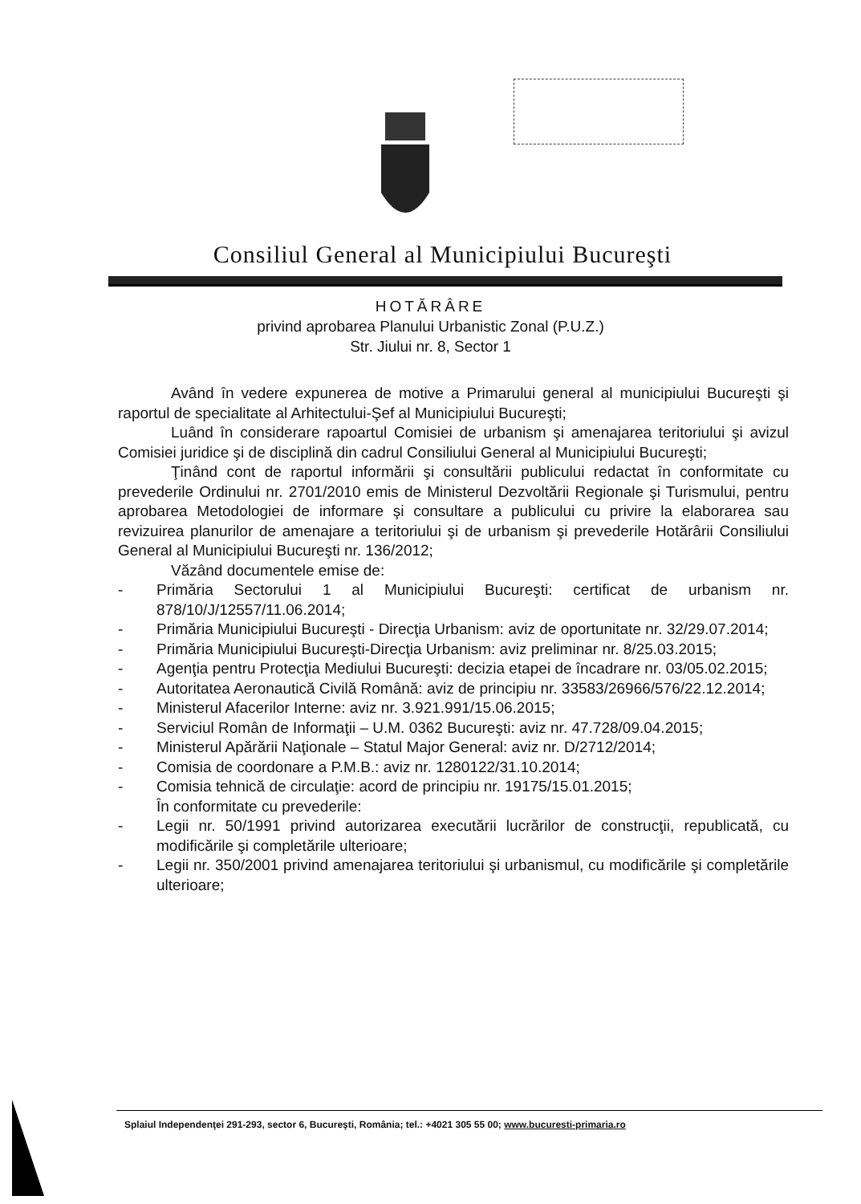Consiliul General al Municipiului Bucureşti
HOTĂRÂRE
privind aprobarea Planului Urbanistic Zonal (P.U.Z.)
Str. Jiului nr. 8, Sector 1
Având în vedere expunerea de motive a Primarului general al municipiului Bucureşti şi raportul de specialitate al Arhitectului-Şef al Municipiului Bucureşti;
Luând în considerare rapoartul Comisiei de urbanism şi amenajarea teritoriului şi avizul Comisiei juridice şi de disciplină din cadrul Consiliului General al Municipiului Bucureşti;
Ţinând cont de raportul informării şi consultării publicului redactat în conformitate cu prevederile Ordinului nr. 2701/2010 emis de Ministerul Dezvoltării Regionale şi Turismului, pentru aprobarea Metodologiei de informare şi consultare a publicului cu privire la elaborarea sau revizuirea planurilor de amenajare a teritoriului şi de urbanism şi prevederile Hotărârii Consiliului General al Municipiului Bucureşti nr. 136/2012;
Văzând documentele emise de:
- Primăria Sectorului 1 al Municipiului Bucureşti: certificat de urbanism nr. 878/10/J/12557/11.06.2014;
- Primăria Municipiului Bucureşti - Direcţia Urbanism: aviz de oportunitate nr. 32/29.07.2014;
- Primăria Municipiului Bucureşti-Direcţia Urbanism: aviz preliminar nr. 8/25.03.2015;
- Agenţia pentru Protecţia Mediului Bucureşti: decizia etapei de încadrare nr. 03/05.02.2015;
- Autoritatea Aeronautică Civilă Română: aviz de principiu nr. 33583/26966/576/22.12.2014;
- Ministerul Afacerilor Interne: aviz nr. 3.921.991/15.06.2015;
- Serviciul Român de Informaţii – U.M. 0362 Bucureşti: aviz nr. 47.728/09.04.2015;
- Ministerul Apărării Naţionale – Statul Major General: aviz nr. D/2712/2014;
- Comisia de coordonare a P.M.B.: aviz nr. 1280122/31.10.2014;
- Comisia tehnică de circulaţie: acord de principiu nr. 19175/15.01.2015;
În conformitate cu prevederile:
- Legii nr. 50/1991 privind autorizarea executării lucrărilor de construcţii, republicată, cu modificările şi completările ulterioare;
- Legii nr. 350/2001 privind amenajarea teritoriului şi urbanismul, cu modificările şi completările ulterioare;
Splaiul Independenţei 291-293, sector 6, Bucureşti, România; tel.: +4021 305 55 00; www.bucuresti-primaria.ro